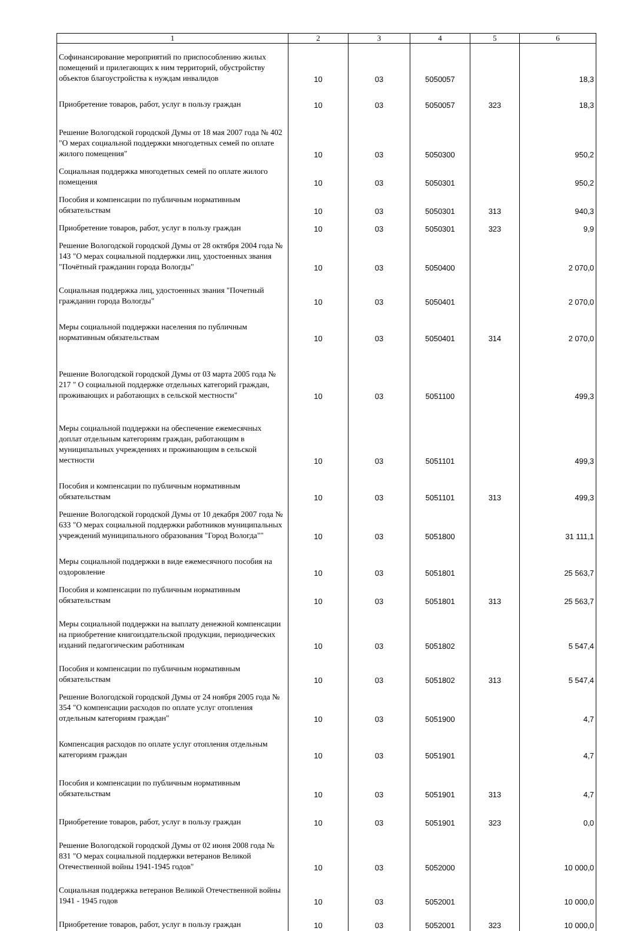| 1 | 2 | 3 | 4 | 5 | 6 |
| --- | --- | --- | --- | --- | --- |
| Софинансирование мероприятий по приспособлению жилых помещений и прилегающих к ним территорий, обустройству объектов благоустройства к нуждам инвалидов | 10 | 03 | 5050057 | | 18,3 |
| Приобретение товаров, работ, услуг в пользу граждан | 10 | 03 | 5050057 | 323 | 18,3 |
| Решение Вологодской городской Думы от 18 мая 2007 года № 402 "О мерах социальной поддержки многодетных семей по оплате жилого помещения" | 10 | 03 | 5050300 | | 950,2 |
| Социальная поддержка многодетных семей по оплате жилого помещения | 10 | 03 | 5050301 | | 950,2 |
| Пособия и компенсации по публичным нормативным обязательствам | 10 | 03 | 5050301 | 313 | 940,3 |
| Приобретение товаров, работ, услуг в пользу граждан | 10 | 03 | 5050301 | 323 | 9,9 |
| Решение Вологодской городской Думы от 28 октября 2004 года № 143 "О мерах социальной поддержки лиц, удостоенных звания "Почётный гражданин города Вологды" | 10 | 03 | 5050400 | | 2 070,0 |
| Социальная поддержка лиц, удостоенных звания "Почетный гражданин города Вологды" | 10 | 03 | 5050401 | | 2 070,0 |
| Меры социальной поддержки населения по публичным нормативным обязательствам | 10 | 03 | 5050401 | 314 | 2 070,0 |
| Решение Вологодской городской Думы от 03 марта 2005 года № 217 " О социальной поддержке отдельных категорий граждан, проживающих и работающих в сельской местности" | 10 | 03 | 5051100 | | 499,3 |
| Меры социальной поддержки на обеспечение ежемесячных доплат отдельным категориям граждан, работающим в муниципальных учреждениях и проживающим в сельской местности | 10 | 03 | 5051101 | | 499,3 |
| Пособия и компенсации по публичным нормативным обязательствам | 10 | 03 | 5051101 | 313 | 499,3 |
| Решение Вологодской городской Думы от 10 декабря 2007 года № 633 "О мерах социальной поддержки работников муниципальных учреждений муниципального образования "Город Вологда"" | 10 | 03 | 5051800 | | 31 111,1 |
| Меры социальной поддержки в виде ежемесячного пособия на оздоровление | 10 | 03 | 5051801 | | 25 563,7 |
| Пособия и компенсации по публичным нормативным обязательствам | 10 | 03 | 5051801 | 313 | 25 563,7 |
| Меры социальной поддержки на выплату денежной компенсации на приобретение книгоиздательской продукции, периодических изданий педагогическим работникам | 10 | 03 | 5051802 | | 5 547,4 |
| Пособия и компенсации по публичным нормативным обязательствам | 10 | 03 | 5051802 | 313 | 5 547,4 |
| Решение Вологодской городской Думы от 24 ноября 2005 года № 354 "О компенсации расходов по оплате услуг отопления отдельным категориям граждан" | 10 | 03 | 5051900 | | 4,7 |
| Компенсация расходов по оплате услуг отопления отдельным категориям граждан | 10 | 03 | 5051901 | | 4,7 |
| Пособия и компенсации по публичным нормативным обязательствам | 10 | 03 | 5051901 | 313 | 4,7 |
| Приобретение товаров, работ, услуг в пользу граждан | 10 | 03 | 5051901 | 323 | 0,0 |
| Решение Вологодской городской Думы от 02 июня 2008 года № 831 "О мерах социальной поддержки ветеранов Великой Отечественной войны 1941-1945 годов" | 10 | 03 | 5052000 | | 10 000,0 |
| Социальная поддержка ветеранов Великой Отечественной войны 1941 - 1945 годов | 10 | 03 | 5052001 | | 10 000,0 |
| Приобретение товаров, работ, услуг в пользу граждан | 10 | 03 | 5052001 | 323 | 10 000,0 |